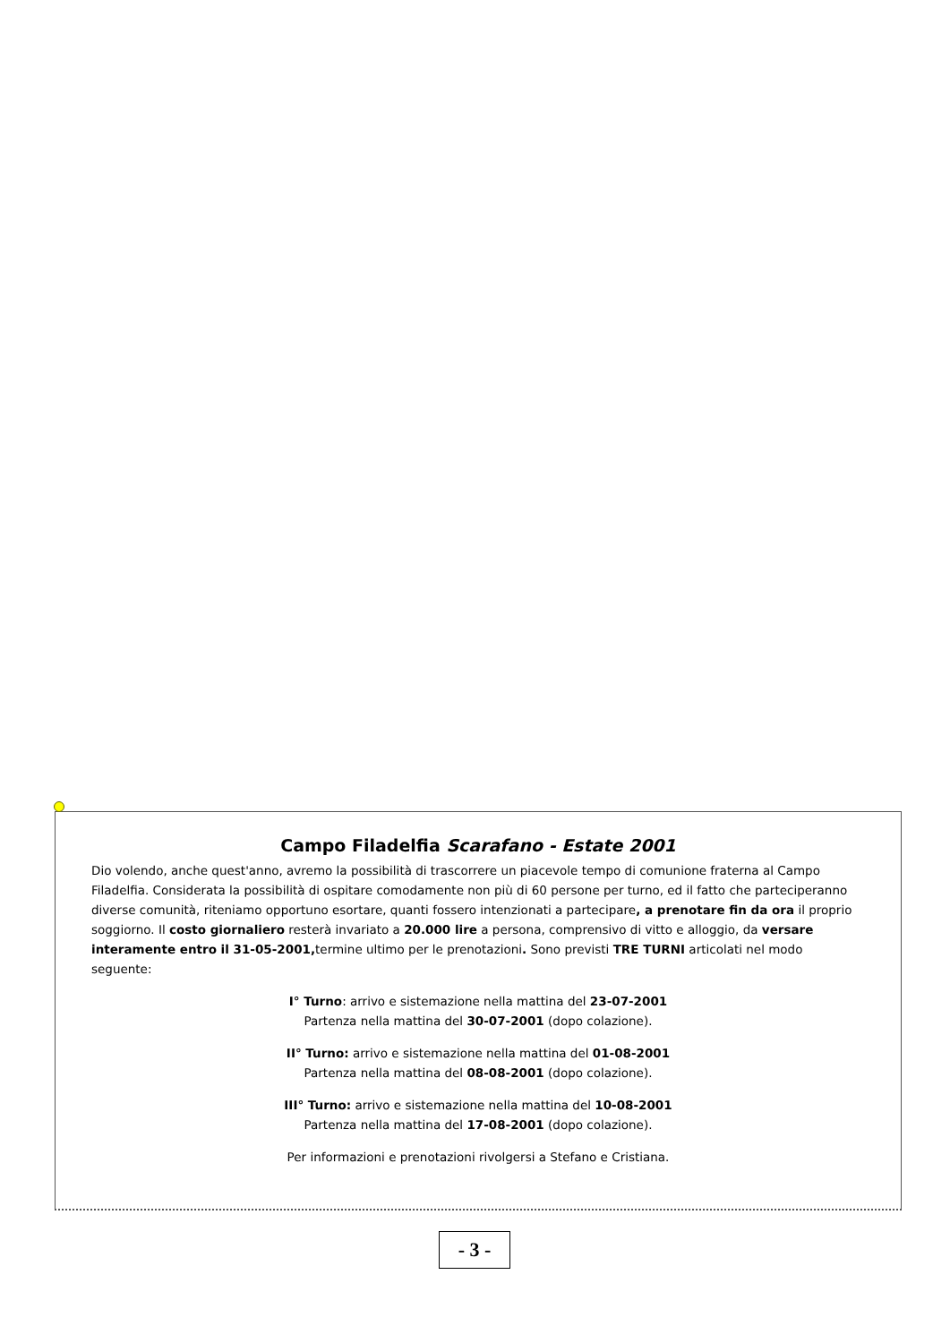Campo Filadelfia Scarafano - Estate 2001
Dio volendo, anche quest'anno, avremo la possibilità di trascorrere un piacevole tempo di comunione fraterna al Campo Filadelfia. Considerata la possibilità di ospitare comodamente non più di 60 persone per turno, ed il fatto che parteciperanno diverse comunità, riteniamo opportuno esortare, quanti fossero intenzionati a partecipare, a prenotare fin da ora il proprio soggiorno. Il costo giornaliero resterà invariato a 20.000 lire a persona, comprensivo di vitto e alloggio, da versare interamente entro il 31-05-2001, termine ultimo per le prenotazioni. Sono previsti TRE TURNI articolati nel modo seguente:
I° Turno: arrivo e sistemazione nella mattina del 23-07-2001
Partenza nella mattina del 30-07-2001 (dopo colazione).
II° Turno: arrivo e sistemazione nella mattina del 01-08-2001
Partenza nella mattina del 08-08-2001 (dopo colazione).
III° Turno: arrivo e sistemazione nella mattina del 10-08-2001
Partenza nella mattina del 17-08-2001 (dopo colazione).
Per informazioni e prenotazioni rivolgersi a Stefano e Cristiana.
- 3 -